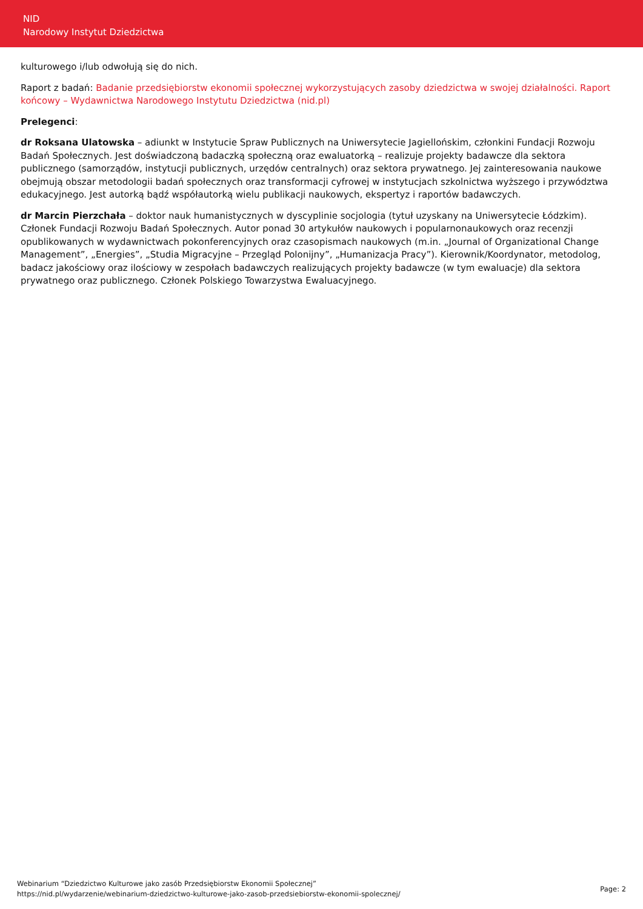NID
Narodowy Instytut Dziedzictwa
kulturowego i/lub odwołują się do nich.
Raport z badań: Badanie przedsiębiorstw ekonomii społecznej wykorzystujących zasoby dziedzictwa w swojej działalności. Raport końcowy – Wydawnictwa Narodowego Instytutu Dziedzictwa (nid.pl)
Prelegenci:
dr Roksana Ulatowska – adiunkt w Instytucie Spraw Publicznych na Uniwersytecie Jagiellońskim, członkini Fundacji Rozwoju Badań Społecznych. Jest doświadczoną badaczką społeczną oraz ewaluatorką – realizuje projekty badawcze dla sektora publicznego (samorządów, instytucji publicznych, urzędów centralnych) oraz sektora prywatnego. Jej zainteresowania naukowe obejmują obszar metodologii badań społecznych oraz transformacji cyfrowej w instytucjach szkolnictwa wyższego i przywództwa edukacyjnego. Jest autorką bądź współautorką wielu publikacji naukowych, ekspertyz i raportów badawczych.
dr Marcin Pierzchała – doktor nauk humanistycznych w dyscyplinie socjologia (tytuł uzyskany na Uniwersytecie Łódzkim). Członek Fundacji Rozwoju Badań Społecznych. Autor ponad 30 artykułów naukowych i popularnonaukowych oraz recenzji opublikowanych w wydawnictwach pokonferencyjnych oraz czasopismach naukowych (m.in. „Journal of Organizational Change Management”, „Energies”, „Studia Migracyjne – Przegląd Polonijny”, „Humanizacja Pracy”). Kierownik/Koordynator, metodolog, badacz jakościowy oraz ilościowy w zespołach badawczych realizujących projekty badawcze (w tym ewaluacje) dla sektora prywatnego oraz publicznego. Członek Polskiego Towarzystwa Ewaluacyjnego.
Webinarium “Dziedzictwo Kulturowe jako zasób Przedsiębiorstw Ekonomii Społecznej”
https://nid.pl/wydarzenie/webinarium-dziedzictwo-kulturowe-jako-zasob-przedsiebiorstw-ekonomii-spolecznej/
Page: 2